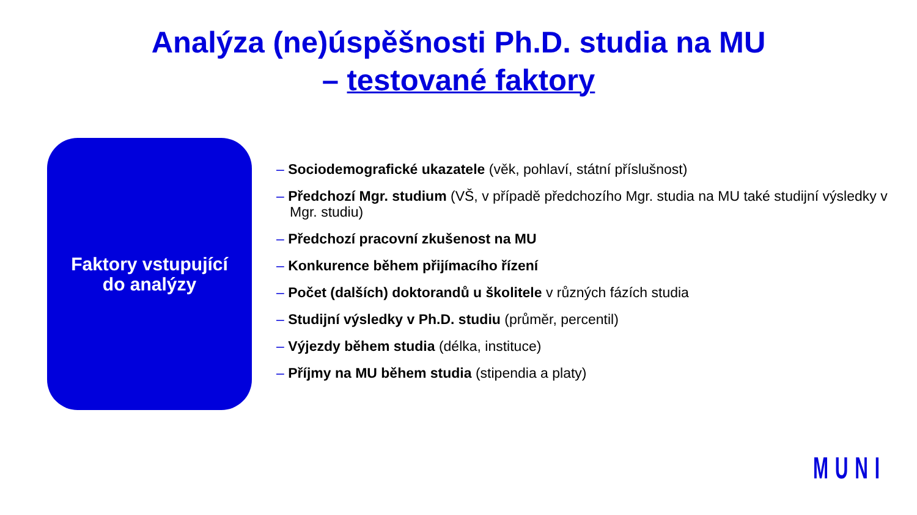Analýza (ne)úspěšnosti Ph.D. studia na MU
– testované faktory
Faktory vstupující
do analýzy
– Sociodemografické ukazatele (věk, pohlaví, státní příslušnost)
– Předchozí Mgr. studium (VŠ, v případě předchozího Mgr. studia na MU také studijní výsledky v Mgr. studiu)
– Předchozí pracovní zkušenost na MU
– Konkurence během přijímacího řízení
– Počet (dalších) doktorandů u školitele v různých fázích studia
– Studijní výsledky v Ph.D. studiu (průměr, percentil)
– Výjezdy během studia (délka, instituce)
– Příjmy na MU během studia (stipendia a platy)
MUNI